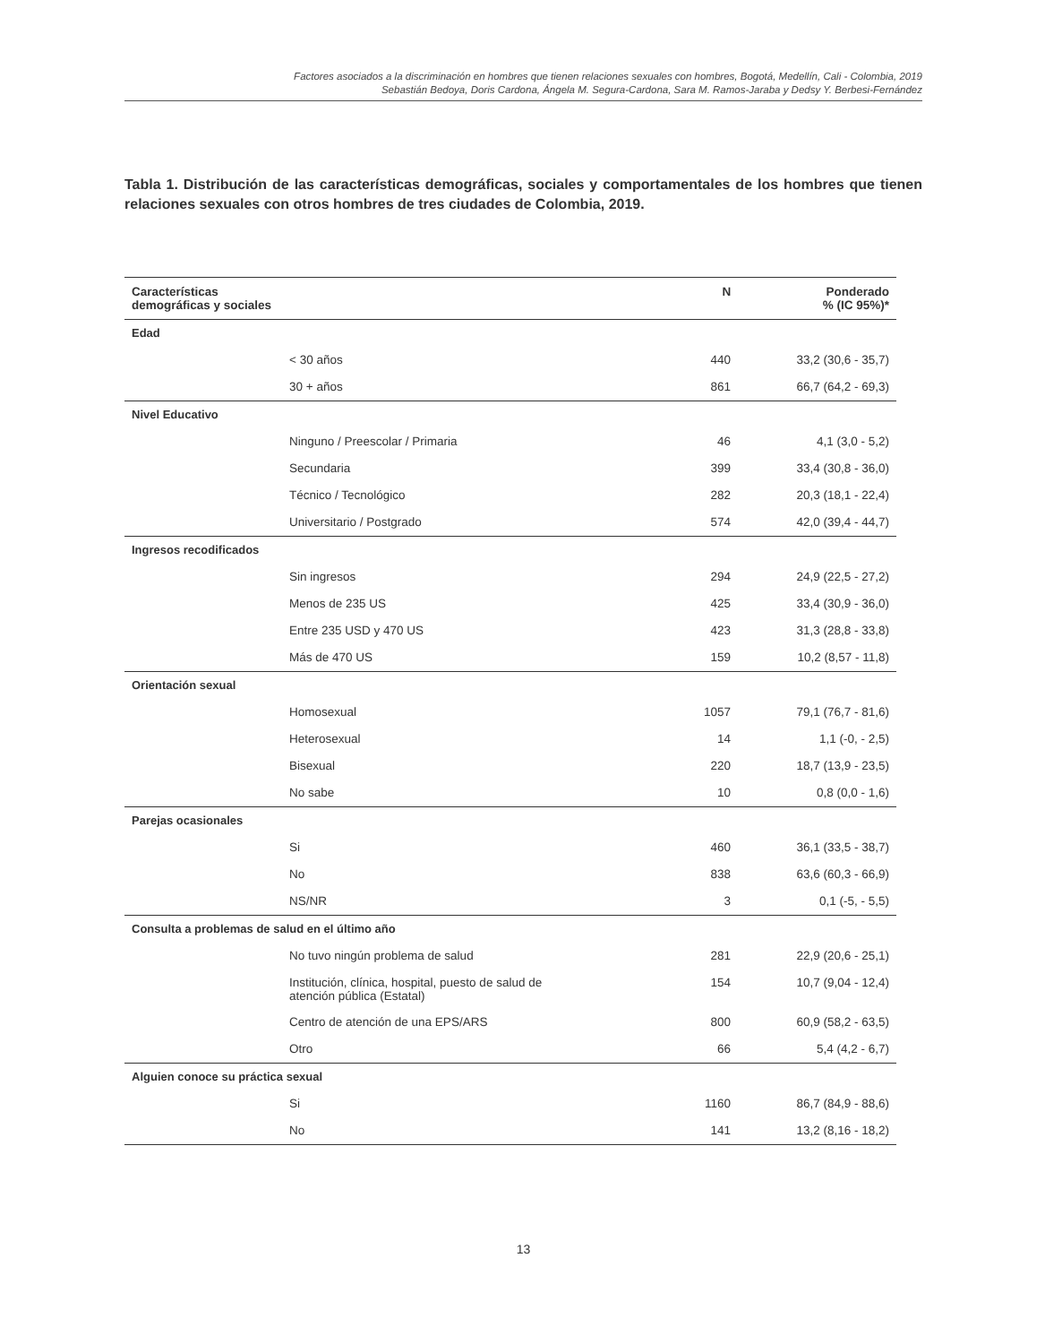Factores asociados a la discriminación en hombres que tienen relaciones sexuales con hombres, Bogotá, Medellín, Cali - Colombia, 2019
Sebastián Bedoya, Doris Cardona, Ángela M. Segura-Cardona, Sara M. Ramos-Jaraba y Dedsy Y. Berbesi-Fernández
Tabla 1. Distribución de las características demográficas, sociales y comportamentales de los hombres que tienen relaciones sexuales con otros hombres de tres ciudades de Colombia, 2019.
| Características demográficas y sociales | | N | Ponderado % (IC 95%)* |
| --- | --- | --- | --- |
| Edad | | | |
| | < 30 años | 440 | 33,2 (30,6 - 35,7) |
| | 30 + años | 861 | 66,7 (64,2 - 69,3) |
| Nivel Educativo | | | |
| | Ninguno / Preescolar / Primaria | 46 | 4,1 (3,0 - 5,2) |
| | Secundaria | 399 | 33,4 (30,8 - 36,0) |
| | Técnico / Tecnológico | 282 | 20,3 (18,1 - 22,4) |
| | Universitario / Postgrado | 574 | 42,0 (39,4 - 44,7) |
| Ingresos recodificados | | | |
| | Sin ingresos | 294 | 24,9 (22,5 - 27,2) |
| | Menos de 235 US | 425 | 33,4 (30,9 - 36,0) |
| | Entre 235 USD y 470 US | 423 | 31,3 (28,8 - 33,8) |
| | Más de 470 US | 159 | 10,2 (8,57 - 11,8) |
| Orientación sexual | | | |
| | Homosexual | 1057 | 79,1 (76,7 - 81,6) |
| | Heterosexual | 14 | 1,1 (-0, - 2,5) |
| | Bisexual | 220 | 18,7 (13,9 - 23,5) |
| | No sabe | 10 | 0,8 (0,0 - 1,6) |
| Parejas ocasionales | | | |
| | Si | 460 | 36,1 (33,5 - 38,7) |
| | No | 838 | 63,6 (60,3 - 66,9) |
| | NS/NR | 3 | 0,1 (-5, - 5,5) |
| Consulta a problemas de salud en el último año | | | |
| | No tuvo ningún problema de salud | 281 | 22,9 (20,6 - 25,1) |
| | Institución, clínica, hospital, puesto de salud de atención pública (Estatal) | 154 | 10,7 (9,04 - 12,4) |
| | Centro de atención de una EPS/ARS | 800 | 60,9 (58,2 - 63,5) |
| | Otro | 66 | 5,4 (4,2 - 6,7) |
| Alguien conoce su práctica sexual | | | |
| | Si | 1160 | 86,7 (84,9 - 88,6) |
| | No | 141 | 13,2 (8,16 - 18,2) |
13